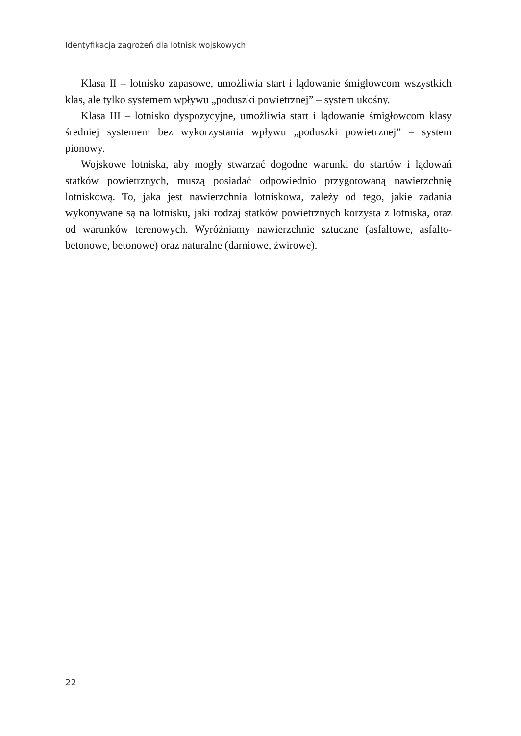Identyfikacja zagrożeń dla lotnisk wojskowych
Klasa II – lotnisko zapasowe, umożliwia start i lądowanie śmigłowcom wszystkich klas, ale tylko systemem wpływu „poduszki powietrznej” – system ukośny.
Klasa III – lotnisko dyspozycyjne, umożliwia start i lądowanie śmigłowcom klasy średniej systemem bez wykorzystania wpływu „poduszki powietrznej” – system pionowy.
Wojskowe lotniska, aby mogły stwarzać dogodne warunki do startów i lądowań statków powietrznych, muszą posiadać odpowiednio przygotowaną nawierzchnię lotniskową. To, jaka jest nawierzchnia lotniskowa, zależy od tego, jakie zadania wykonywane są na lotnisku, jaki rodzaj statków powietrznych korzysta z lotniska, oraz od warunków terenowych. Wyróżniamy nawierzchnie sztuczne (asfaltowe, asfalto-betonowe, betonowe) oraz naturalne (darniowe, żwirowe).
22